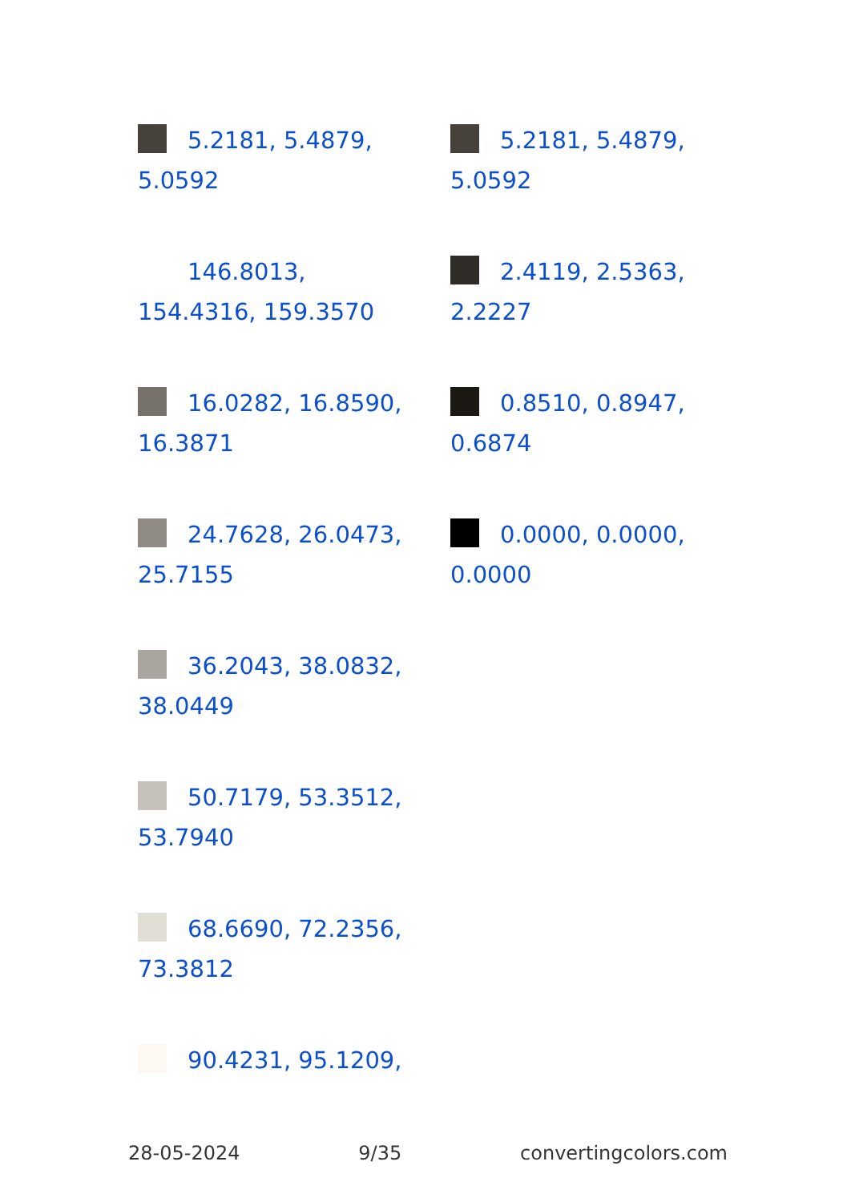5.2181, 5.4879, 5.0592
146.8013, 154.4316, 159.3570
16.0282, 16.8590, 16.3871
24.7628, 26.0473, 25.7155
36.2043, 38.0832, 38.0449
50.7179, 53.3512, 53.7940
68.6690, 72.2356, 73.3812
90.4231, 95.1209,
5.2181, 5.4879, 5.0592
2.4119, 2.5363, 2.2227
0.8510, 0.8947, 0.6874
0.0000, 0.0000, 0.0000
28-05-2024 9/35 convertingcolors.com